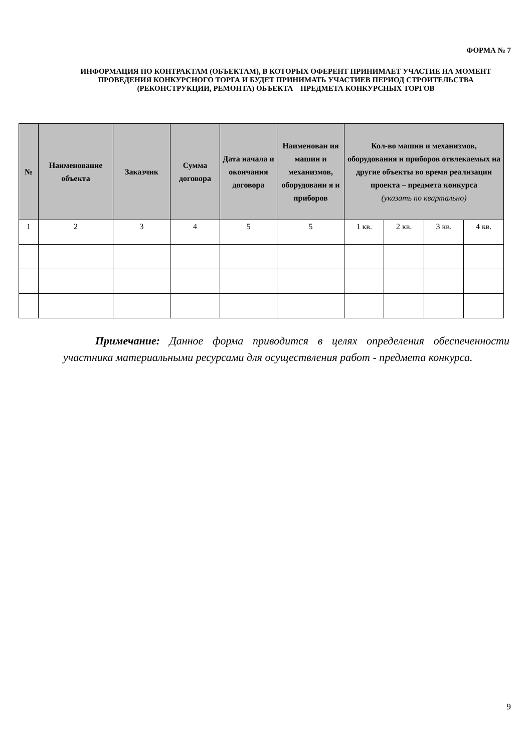ФОРМА № 7
ИНФОРМАЦИЯ ПО КОНТРАКТАМ (ОБЪЕКТАМ), В КОТОРЫХ ОФЕРЕНТ ПРИНИМАЕТ УЧАСТИЕ НА МОМЕНТ ПРОВЕДЕНИЯ КОНКУРСНОГО ТОРГА И БУДЕТ ПРИНИМАТЬ УЧАСТИЕВ ПЕРИОД СТРОИТЕЛЬСТВА (РЕКОНСТРУКЦИИ, РЕМОНТА) ОБЪЕКТА – ПРЕДМЕТА КОНКУРСНЫХ ТОРГОВ
| № | Наименование объекта | Заказчик | Сумма договора | Дата начала и окончания договора | Наименован ия машин и механизмов, оборудовани я и приборов | Кол-во машин и механизмов, оборудования и приборов отвлекаемых на другие объекты во время реализации проекта – предмета конкурса (указать по квартально) | | | |
| --- | --- | --- | --- | --- | --- | --- | --- | --- | --- |
| 1 | 2 | 3 | 4 | 5 | 5 | 1 кв. | 2 кв. | 3 кв. | 4 кв. |
Примечание: Данное форма приводится в целях определения обеспеченности участника материальными ресурсами для осуществления работ - предмета конкурса.
9